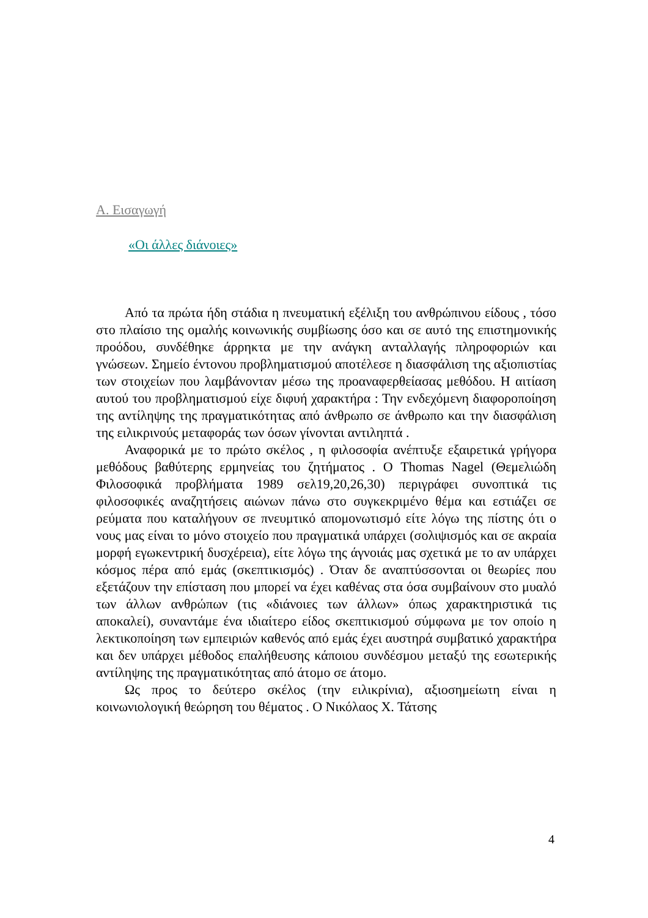Α. Εισαγωγή
«Οι άλλες διάνοιες»
Από τα πρώτα ήδη στάδια η πνευματική εξέλιξη του ανθρώπινου είδους , τόσο στο πλαίσιο της ομαλής κοινωνικής συμβίωσης όσο και σε αυτό της επιστημονικής προόδου, συνδέθηκε άρρηκτα με την ανάγκη ανταλλαγής πληροφοριών και γνώσεων. Σημείο έντονου προβληματισμού αποτέλεσε η διασφάλιση της αξιοπιστίας των στοιχείων που λαμβάνονταν μέσω της προαναφερθείασας μεθόδου. Η αιτίαση αυτού του προβληματισμού είχε διφυή χαρακτήρα : Την ενδεχόμενη διαφοροποίηση της αντίληψης της πραγματικότητας από άνθρωπο σε άνθρωπο και την διασφάλιση της ειλικρινούς μεταφοράς των όσων γίνονται αντιληπτά .
Αναφορικά με το πρώτο σκέλος , η φιλοσοφία ανέπτυξε εξαιρετικά γρήγορα μεθόδους βαθύτερης ερμηνείας του ζητήματος . Ο Thomas Nagel (Θεμελιώδη Φιλοσοφικά προβλήματα 1989 σελ19,20,26,30) περιγράφει συνοπτικά τις φιλοσοφικές αναζητήσεις αιώνων πάνω στο συγκεκριμένο θέμα και εστιάζει σε ρεύματα που καταλήγουν σε πνευμτικό απομονωτισμό είτε λόγω της πίστης ότι ο νους μας είναι το μόνο στοιχείο που πραγματικά υπάρχει (σολιψισμός και σε ακραία μορφή εγωκεντρική δυσχέρεια), είτε λόγω της άγνοιάς μας σχετικά με το αν υπάρχει κόσμος πέρα από εμάς (σκεπτικισμός) . Όταν δε αναπτύσσονται οι θεωρίες που εξετάζουν την επίσταση που μπορεί να έχει καθένας στα όσα συμβαίνουν στο μυαλό των άλλων ανθρώπων (τις «διάνοιες των άλλων» όπως χαρακτηριστικά τις αποκαλεί), συναντάμε ένα ιδιαίτερο είδος σκεπτικισμού σύμφωνα με τον οποίο η λεκτικοποίηση των εμπειριών καθενός από εμάς έχει αυστηρά συμβατικό χαρακτήρα και δεν υπάρχει μέθοδος επαλήθευσης κάποιου συνδέσμου μεταξύ της εσωτερικής αντίληψης της πραγματικότητας από άτομο σε άτομο.
Ως προς το δεύτερο σκέλος (την ειλικρίνια), αξιοσημείωτη είναι η κοινωνιολογική θεώρηση του θέματος . Ο Νικόλαος Χ. Τάτσης
4